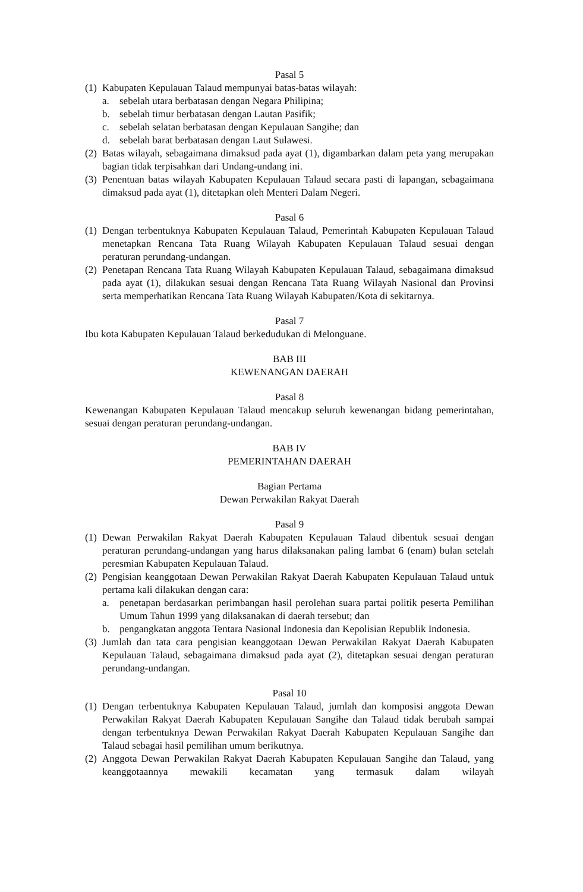Pasal 5
(1) Kabupaten Kepulauan Talaud mempunyai batas-batas wilayah:
a. sebelah utara berbatasan dengan Negara Philipina;
b. sebelah timur berbatasan dengan Lautan Pasifik;
c. sebelah selatan berbatasan dengan Kepulauan Sangihe; dan
d. sebelah barat berbatasan dengan Laut Sulawesi.
(2) Batas wilayah, sebagaimana dimaksud pada ayat (1), digambarkan dalam peta yang merupakan bagian tidak terpisahkan dari Undang-undang ini.
(3) Penentuan batas wilayah Kabupaten Kepulauan Talaud secara pasti di lapangan, sebagaimana dimaksud pada ayat (1), ditetapkan oleh Menteri Dalam Negeri.
Pasal 6
(1) Dengan terbentuknya Kabupaten Kepulauan Talaud, Pemerintah Kabupaten Kepulauan Talaud menetapkan Rencana Tata Ruang Wilayah Kabupaten Kepulauan Talaud sesuai dengan peraturan perundang-undangan.
(2) Penetapan Rencana Tata Ruang Wilayah Kabupaten Kepulauan Talaud, sebagaimana dimaksud pada ayat (1), dilakukan sesuai dengan Rencana Tata Ruang Wilayah Nasional dan Provinsi serta memperhatikan Rencana Tata Ruang Wilayah Kabupaten/Kota di sekitarnya.
Pasal 7
Ibu kota Kabupaten Kepulauan Talaud berkedudukan di Melonguane.
BAB III
KEWENANGAN DAERAH
Pasal 8
Kewenangan Kabupaten Kepulauan Talaud mencakup seluruh kewenangan bidang pemerintahan, sesuai dengan peraturan perundang-undangan.
BAB IV
PEMERINTAHAN DAERAH
Bagian Pertama
Dewan Perwakilan Rakyat Daerah
Pasal 9
(1) Dewan Perwakilan Rakyat Daerah Kabupaten Kepulauan Talaud dibentuk sesuai dengan peraturan perundang-undangan yang harus dilaksanakan paling lambat 6 (enam) bulan setelah peresmian Kabupaten Kepulauan Talaud.
(2) Pengisian keanggotaan Dewan Perwakilan Rakyat Daerah Kabupaten Kepulauan Talaud untuk pertama kali dilakukan dengan cara:
a. penetapan berdasarkan perimbangan hasil perolehan suara partai politik peserta Pemilihan Umum Tahun 1999 yang dilaksanakan di daerah tersebut; dan
b. pengangkatan anggota Tentara Nasional Indonesia dan Kepolisian Republik Indonesia.
(3) Jumlah dan tata cara pengisian keanggotaan Dewan Perwakilan Rakyat Daerah Kabupaten Kepulauan Talaud, sebagaimana dimaksud pada ayat (2), ditetapkan sesuai dengan peraturan perundang-undangan.
Pasal 10
(1) Dengan terbentuknya Kabupaten Kepulauan Talaud, jumlah dan komposisi anggota Dewan Perwakilan Rakyat Daerah Kabupaten Kepulauan Sangihe dan Talaud tidak berubah sampai dengan terbentuknya Dewan Perwakilan Rakyat Daerah Kabupaten Kepulauan Sangihe dan Talaud sebagai hasil pemilihan umum berikutnya.
(2) Anggota Dewan Perwakilan Rakyat Daerah Kabupaten Kepulauan Sangihe dan Talaud, yang keanggotaannya mewakili kecamatan yang termasuk dalam wilayah